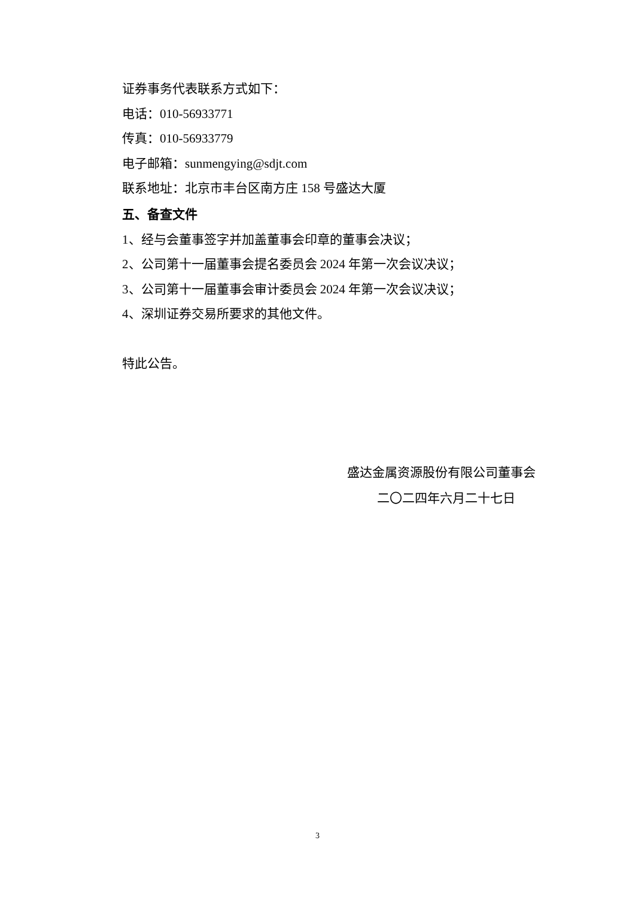证券事务代表联系方式如下：
电话：010-56933771
传真：010-56933779
电子邮箱：sunmengying@sdjt.com
联系地址：北京市丰台区南方庄 158 号盛达大厦
五、备查文件
1、经与会董事签字并加盖董事会印章的董事会决议；
2、公司第十一届董事会提名委员会 2024 年第一次会议决议；
3、公司第十一届董事会审计委员会 2024 年第一次会议决议；
4、深圳证券交易所要求的其他文件。
特此公告。
盛达金属资源股份有限公司董事会
二〇二四年六月二十七日
3